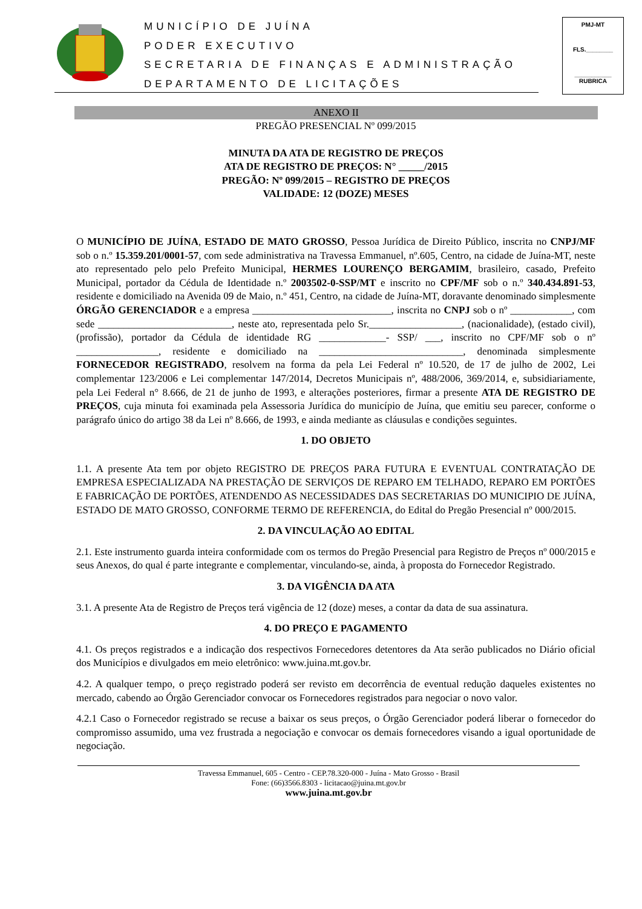MUNICÍPIO DE JUÍNA
PODER EXECUTIVO
SECRETARIA DE FINANÇAS E ADMINISTRAÇÃO
DEPARTAMENTO DE LICITAÇÕES
PMJ-MT
FLS.________
___________
RUBRICA
ANEXO II
PREGÃO PRESENCIAL Nº 099/2015
MINUTA DA ATA DE REGISTRO DE PREÇOS
ATA DE REGISTRO DE PREÇOS: N° _____/2015
PREGÃO: Nº 099/2015 – REGISTRO DE PREÇOS
VALIDADE: 12 (DOZE) MESES
O MUNICÍPIO DE JUÍNA, ESTADO DE MATO GROSSO, Pessoa Jurídica de Direito Público, inscrita no CNPJ/MF sob o n.º 15.359.201/0001-57, com sede administrativa na Travessa Emmanuel, nº.605, Centro, na cidade de Juína-MT, neste ato representado pelo pelo Prefeito Municipal, HERMES LOURENÇO BERGAMIM, brasileiro, casado, Prefeito Municipal, portador da Cédula de Identidade n.º 2003502-0-SSP/MT e inscrito no CPF/MF sob o n.º 340.434.891-53, residente e domiciliado na Avenida 09 de Maio, n.º 451, Centro, na cidade de Juína-MT, doravante denominado simplesmente ÓRGÃO GERENCIADOR e a empresa ___________________________, inscrita no CNPJ sob o nº ____________, com sede __________________________, neste ato, representada pelo Sr.__________________, (nacionalidade), (estado civil), (profissão), portador da Cédula de identidade RG _____________- SSP/ ___, inscrito no CPF/MF sob o nº ________________, residente e domiciliado na ____________________________, denominada simplesmente FORNECEDOR REGISTRADO, resolvem na forma da pela Lei Federal nº 10.520, de 17 de julho de 2002, Lei complementar 123/2006 e Lei complementar 147/2014, Decretos Municipais nº, 488/2006, 369/2014, e, subsidiariamente, pela Lei Federal n° 8.666, de 21 de junho de 1993, e alterações posteriores, firmar a presente ATA DE REGISTRO DE PREÇOS, cuja minuta foi examinada pela Assessoria Jurídica do município de Juína, que emitiu seu parecer, conforme o parágrafo único do artigo 38 da Lei nº 8.666, de 1993, e ainda mediante as cláusulas e condições seguintes.
1. DO OBJETO
1.1. A presente Ata tem por objeto REGISTRO DE PREÇOS PARA FUTURA E EVENTUAL CONTRATAÇÃO DE EMPRESA ESPECIALIZADA NA PRESTAÇÃO DE SERVIÇOS DE REPARO EM TELHADO, REPARO EM PORTÕES E FABRICAÇÃO DE PORTÕES, ATENDENDO AS NECESSIDADES DAS SECRETARIAS DO MUNICIPIO DE JUÍNA, ESTADO DE MATO GROSSO, CONFORME TERMO DE REFERENCIA, do Edital do Pregão Presencial nº 000/2015.
2. DA VINCULAÇÃO AO EDITAL
2.1. Este instrumento guarda inteira conformidade com os termos do Pregão Presencial para Registro de Preços nº 000/2015 e seus Anexos, do qual é parte integrante e complementar, vinculando-se, ainda, à proposta do Fornecedor Registrado.
3. DA VIGÊNCIA DA ATA
3.1. A presente Ata de Registro de Preços terá vigência de 12 (doze) meses, a contar da data de sua assinatura.
4. DO PREÇO E PAGAMENTO
4.1. Os preços registrados e a indicação dos respectivos Fornecedores detentores da Ata serão publicados no Diário oficial dos Municípios e divulgados em meio eletrônico: www.juina.mt.gov.br.
4.2. A qualquer tempo, o preço registrado poderá ser revisto em decorrência de eventual redução daqueles existentes no mercado, cabendo ao Órgão Gerenciador convocar os Fornecedores registrados para negociar o novo valor.
4.2.1 Caso o Fornecedor registrado se recuse a baixar os seus preços, o Órgão Gerenciador poderá liberar o fornecedor do compromisso assumido, uma vez frustrada a negociação e convocar os demais fornecedores visando a igual oportunidade de negociação.
Travessa Emmanuel, 605 - Centro - CEP.78.320-000 - Juína - Mato Grosso - Brasil
Fone: (66)3566.8303 - licitacao@juina.mt.gov.br
www.juina.mt.gov.br